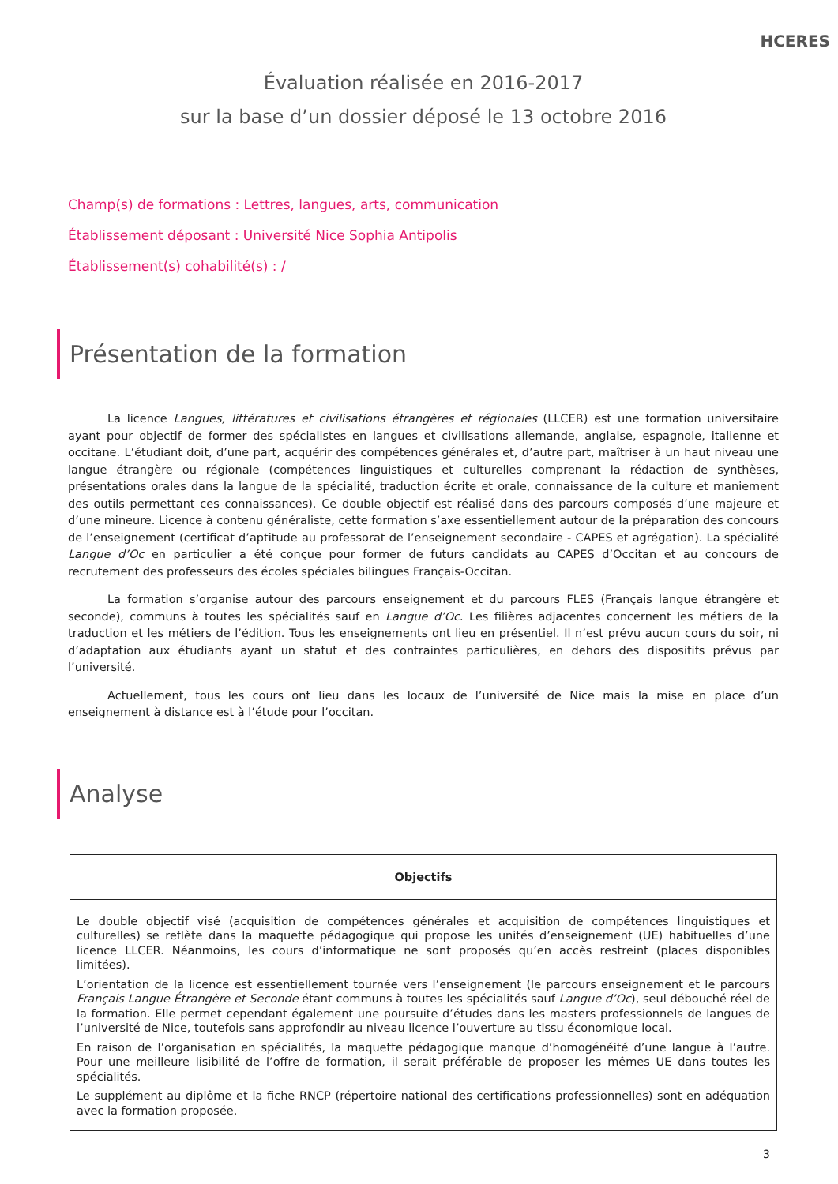HCERES
Évaluation réalisée en 2016-2017
sur la base d’un dossier déposé le 13 octobre 2016
Champ(s) de formations : Lettres, langues, arts, communication
Établissement déposant : Université Nice Sophia Antipolis
Établissement(s) cohabilité(s) : /
Présentation de la formation
La licence Langues, littératures et civilisations étrangères et régionales (LLCER) est une formation universitaire ayant pour objectif de former des spécialistes en langues et civilisations allemande, anglaise, espagnole, italienne et occitane. L’étudiant doit, d’une part, acquérir des compétences générales et, d’autre part, maîtriser à un haut niveau une langue étrangère ou régionale (compétences linguistiques et culturelles comprenant la rédaction de synthèses, présentations orales dans la langue de la spécialité, traduction écrite et orale, connaissance de la culture et maniement des outils permettant ces connaissances). Ce double objectif est réalisé dans des parcours composés d’une majeure et d’une mineure. Licence à contenu généraliste, cette formation s’axe essentiellement autour de la préparation des concours de l’enseignement (certificat d’aptitude au professorat de l’enseignement secondaire - CAPES et agrégation). La spécialité Langue d’Oc en particulier a été conçue pour former de futurs candidats au CAPES d’Occitan et au concours de recrutement des professeurs des écoles spéciales bilingues Français-Occitan.
La formation s’organise autour des parcours enseignement et du parcours FLES (Français langue étrangère et seconde), communs à toutes les spécialités sauf en Langue d’Oc. Les filières adjacentes concernent les métiers de la traduction et les métiers de l’édition. Tous les enseignements ont lieu en présentiel. Il n’est prévu aucun cours du soir, ni d’adaptation aux étudiants ayant un statut et des contraintes particulières, en dehors des dispositifs prévus par l’université.
Actuellement, tous les cours ont lieu dans les locaux de l’université de Nice mais la mise en place d’un enseignement à distance est à l’étude pour l’occitan.
Analyse
| Objectifs |
| --- |
| Le double objectif visé (acquisition de compétences générales et acquisition de compétences linguistiques et culturelles) se reflète dans la maquette pédagogique qui propose les unités d’enseignement (UE) habituelles d’une licence LLCER. Néanmoins, les cours d’informatique ne sont proposés qu’en accès restreint (places disponibles limitées). L’orientation de la licence est essentiellement tournée vers l’enseignement (le parcours enseignement et le parcours Français Langue Étrangère et Seconde étant communs à toutes les spécialités sauf Langue d’Oc ), seul débouché réel de la formation. Elle permet cependant également une poursuite d’études dans les masters professionnels de langues de l’université de Nice, toutefois sans approfondir au niveau licence l’ouverture au tissu économique local. En raison de l’organisation en spécialités, la maquette pédagogique manque d’homogénéité d’une langue à l’autre. Pour une meilleure lisibilité de l’offre de formation, il serait préférable de proposer les mêmes UE dans toutes les spécialités. Le supplément au diplôme et la fiche RNCP (répertoire national des certifications professionnelles) sont en adéquation avec la formation proposée. |
3